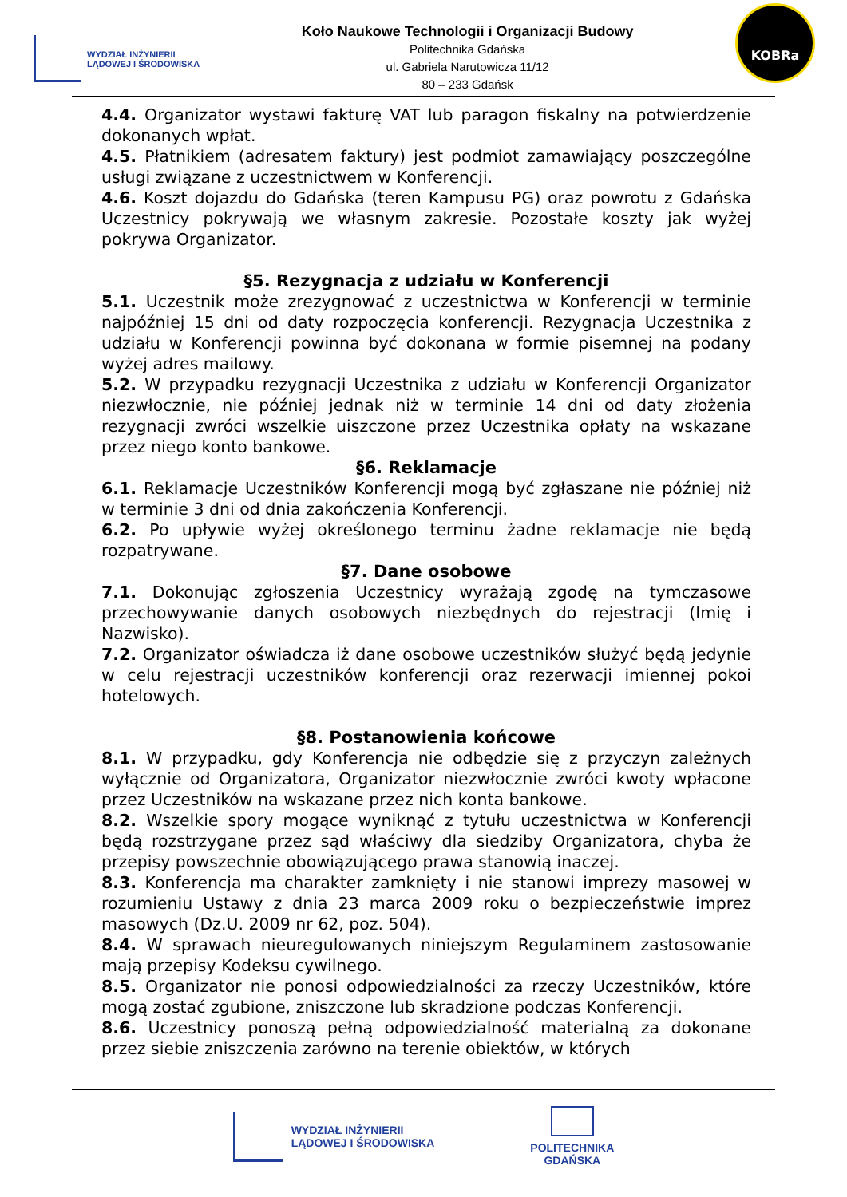WYDZIAŁ INŻYNIERII
LĄDOWEJ I ŚRODOWISKA
Koło Naukowe Technologii i Organizacji Budowy
Politechnika Gdańska
ul. Gabriela Narutowicza 11/12
80 – 233 Gdańsk
KOBRa
4.4. Organizator wystawi fakturę VAT lub paragon fiskalny na potwierdzenie dokonanych wpłat.
4.5. Płatnikiem (adresatem faktury) jest podmiot zamawiający poszczególne usługi związane z uczestnictwem w Konferencji.
4.6. Koszt dojazdu do Gdańska (teren Kampusu PG) oraz powrotu z Gdańska Uczestnicy pokrywają we własnym zakresie. Pozostałe koszty jak wyżej pokrywa Organizator.
§5. Rezygnacja z udziału w Konferencji
5.1. Uczestnik może zrezygnować z uczestnictwa w Konferencji w terminie najpóźniej 15 dni od daty rozpoczęcia konferencji. Rezygnacja Uczestnika z udziału w Konferencji powinna być dokonana w formie pisemnej na podany wyżej adres mailowy.
5.2. W przypadku rezygnacji Uczestnika z udziału w Konferencji Organizator niezwłocznie, nie później jednak niż w terminie 14 dni od daty złożenia rezygnacji zwróci wszelkie uiszczone przez Uczestnika opłaty na wskazane przez niego konto bankowe.
§6. Reklamacje
6.1. Reklamacje Uczestników Konferencji mogą być zgłaszane nie później niż w terminie 3 dni od dnia zakończenia Konferencji.
6.2. Po upływie wyżej określonego terminu żadne reklamacje nie będą rozpatrywane.
§7. Dane osobowe
7.1. Dokonując zgłoszenia Uczestnicy wyrażają zgodę na tymczasowe przechowywanie danych osobowych niezbędnych do rejestracji (Imię i Nazwisko).
7.2. Organizator oświadcza iż dane osobowe uczestników służyć będą jedynie w celu rejestracji uczestników konferencji oraz rezerwacji imiennej pokoi hotelowych.
§8. Postanowienia końcowe
8.1. W przypadku, gdy Konferencja nie odbędzie się z przyczyn zależnych wyłącznie od Organizatora, Organizator niezwłocznie zwróci kwoty wpłacone przez Uczestników na wskazane przez nich konta bankowe.
8.2. Wszelkie spory mogące wyniknąć z tytułu uczestnictwa w Konferencji będą rozstrzygane przez sąd właściwy dla siedziby Organizatora, chyba że przepisy powszechnie obowiązującego prawa stanowią inaczej.
8.3. Konferencja ma charakter zamknięty i nie stanowi imprezy masowej w rozumieniu Ustawy z dnia 23 marca 2009 roku o bezpieczeństwie imprez masowych (Dz.U. 2009 nr 62, poz. 504).
8.4. W sprawach nieuregulowanych niniejszym Regulaminem zastosowanie mają przepisy Kodeksu cywilnego.
8.5. Organizator nie ponosi odpowiedzialności za rzeczy Uczestników, które mogą zostać zgubione, zniszczone lub skradzione podczas Konferencji.
8.6. Uczestnicy ponoszą pełną odpowiedzialność materialną za dokonane przez siebie zniszczenia zarówno na terenie obiektów, w których
WYDZIAŁ INŻYNIERII
LĄDOWEJ I ŚRODOWISKA
POLITECHNIKA
GDAŃSKA